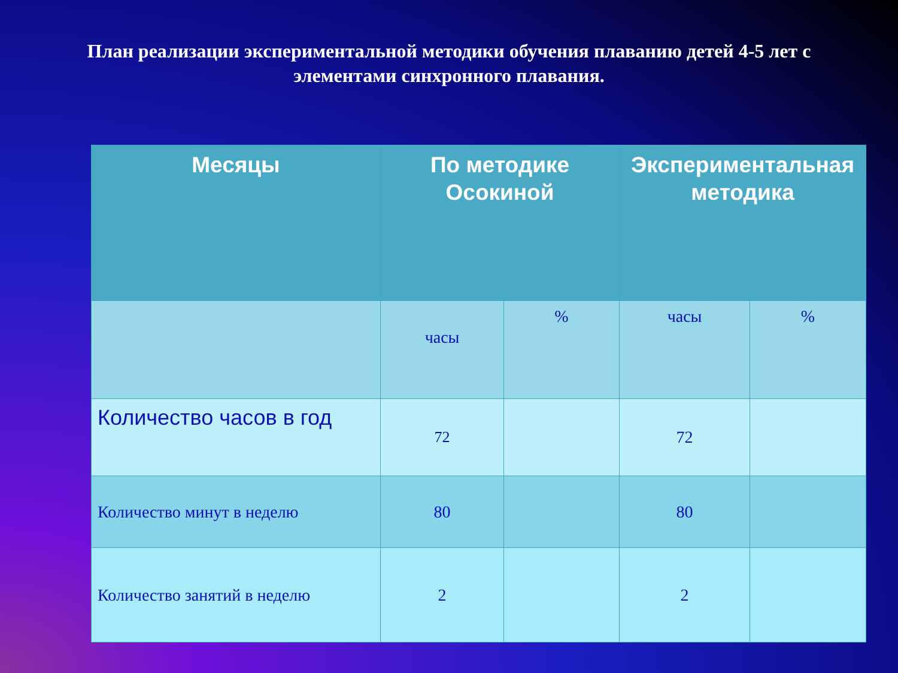План реализации экспериментальной методики обучения плаванию детей 4-5 лет с элементами синхронного плавания.
| Месяцы | По методике Осокиной | | Экспериментальная методика | |
| --- | --- | --- | --- | --- |
| | часы | % | часы | % |
| Количество часов в год | 72 | | 72 | |
| Количество минут в неделю | 80 | | 80 | |
| Количество занятий в неделю | 2 | | 2 | |